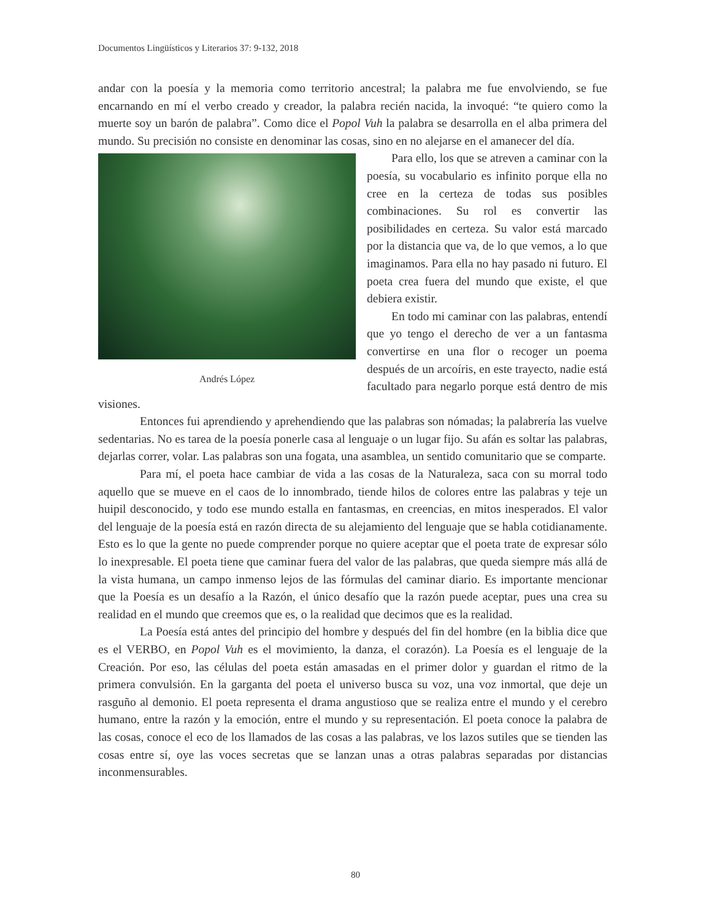Documentos Lingüísticos y Literarios 37: 9-132, 2018
andar con la poesía y la memoria como territorio ancestral; la palabra me fue envolviendo, se fue encarnando en mí el verbo creado y creador, la palabra recién nacida, la invoqué: “te quiero como la muerte soy un barón de palabra”. Como dice el Popol Vuh la palabra se desarrolla en el alba primera del mundo. Su precisión no consiste en denominar las cosas, sino en no alejarse en el amanecer del día.
Andrés López
Para ello, los que se atreven a caminar con la poesía, su vocabulario es infinito porque ella no cree en la certeza de todas sus posibles combinaciones. Su rol es convertir las posibilidades en certeza. Su valor está marcado por la distancia que va, de lo que vemos, a lo que imaginamos. Para ella no hay pasado ni futuro. El poeta crea fuera del mundo que existe, el que debiera existir.
En todo mi caminar con las palabras, entendí que yo tengo el derecho de ver a un fantasma convertirse en una flor o recoger un poema después de un arcoíris, en este trayecto, nadie está facultado para negarlo porque está dentro de mis visiones.
Entonces fui aprendiendo y aprehendiendo que las palabras son nómadas; la palabrería las vuelve sedentarias. No es tarea de la poesía ponerle casa al lenguaje o un lugar fijo. Su afán es soltar las palabras, dejarlas correr, volar. Las palabras son una fogata, una asamblea, un sentido comunitario que se comparte.
Para mí, el poeta hace cambiar de vida a las cosas de la Naturaleza, saca con su morral todo aquello que se mueve en el caos de lo innombrado, tiende hilos de colores entre las palabras y teje un huipil desconocido, y todo ese mundo estalla en fantasmas, en creencias, en mitos inesperados. El valor del lenguaje de la poesía está en razón directa de su alejamiento del lenguaje que se habla cotidianamente. Esto es lo que la gente no puede comprender porque no quiere aceptar que el poeta trate de expresar sólo lo inexpresable. El poeta tiene que caminar fuera del valor de las palabras, que queda siempre más allá de la vista humana, un campo inmenso lejos de las fórmulas del caminar diario. Es importante mencionar que la Poesía es un desafío a la Razón, el único desafío que la razón puede aceptar, pues una crea su realidad en el mundo que creemos que es, o la realidad que decimos que es la realidad.
La Poesía está antes del principio del hombre y después del fin del hombre (en la biblia dice que es el VERBO, en Popol Vuh es el movimiento, la danza, el corazón). La Poesía es el lenguaje de la Creación. Por eso, las células del poeta están amasadas en el primer dolor y guardan el ritmo de la primera convulsión. En la garganta del poeta el universo busca su voz, una voz inmortal, que deje un rasguño al demonio. El poeta representa el drama angustioso que se realiza entre el mundo y el cerebro humano, entre la razón y la emoción, entre el mundo y su representación. El poeta conoce la palabra de las cosas, conoce el eco de los llamados de las cosas a las palabras, ve los lazos sutiles que se tienden las cosas entre sí, oye las voces secretas que se lanzan unas a otras palabras separadas por distancias inconmensurables.
80